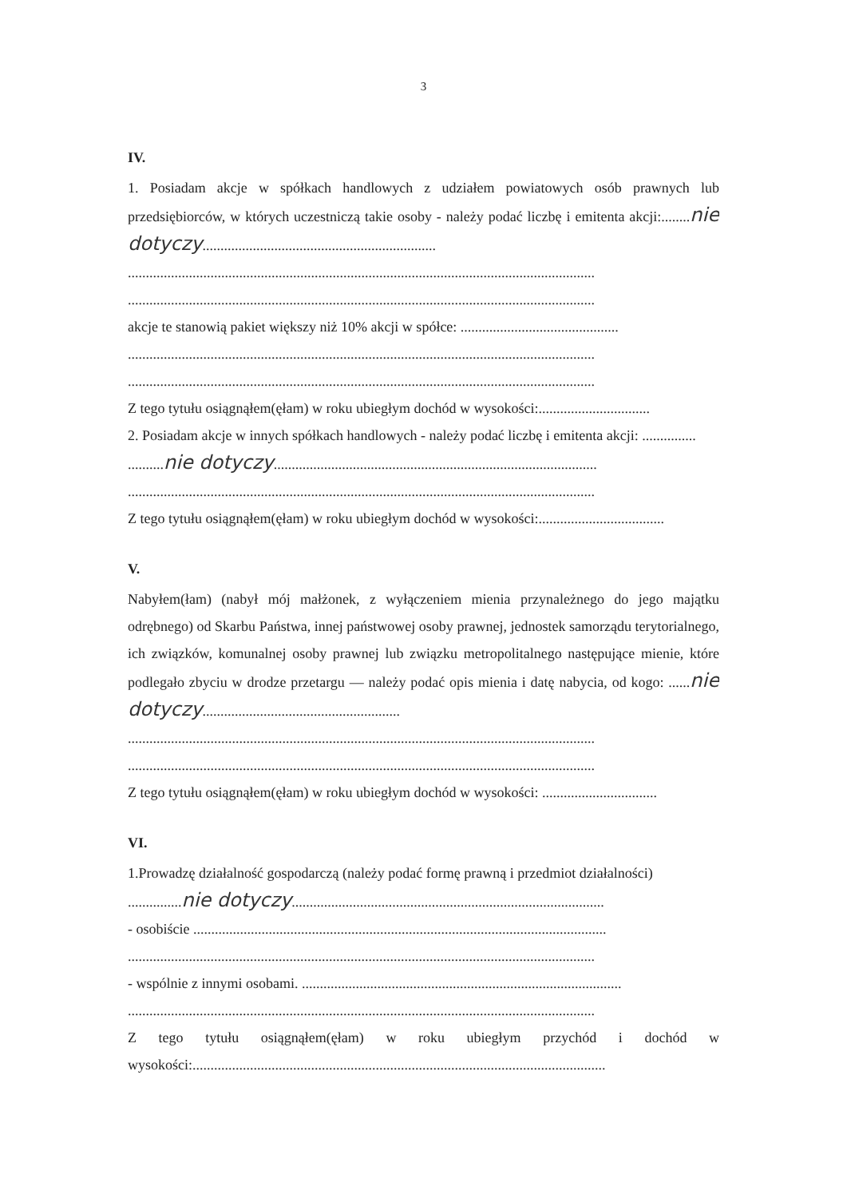3
IV.
1. Posiadam akcje w spółkach handlowych z udziałem powiatowych osób prawnych lub przedsiębiorców, w których uczestniczą takie osoby - należy podać liczbę i emitenta akcji:........nie dotyczy.................................................................
..................................................................................................................................
..................................................................................................................................
akcje te stanowią pakiet większy niż 10% akcji w spółce: ............................................
..................................................................................................................................
..................................................................................................................................
Z tego tytułu osiągnąłem(ęłam) w roku ubiegłym dochód w wysokości:...............................
2. Posiadam akcje w innych spółkach handlowych - należy podać liczbę i emitenta akcji: ...............
..........nie dotyczy..........................................................................................
..................................................................................................................................
Z tego tytułu osiągnąłem(ęłam) w roku ubiegłym dochód w wysokości:...................................
V.
Nabyłem(łam) (nabył mój małżonek, z wyłączeniem mienia przynależnego do jego majątku odrębnego) od Skarbu Państwa, innej państwowej osoby prawnej, jednostek samorządu terytorialnego, ich związków, komunalnej osoby prawnej lub związku metropolitalnego następujące mienie, które podlegało zbyciu w drodze przetargu — należy podać opis mienia i datę nabycia, od kogo: ......nie dotyczy.......................................................
..................................................................................................................................
..................................................................................................................................
Z tego tytułu osiągnąłem(ęłam) w roku ubiegłym dochód w wysokości: ................................
VI.
1.Prowadzę działalność gospodarczą (należy podać formę prawną i przedmiot działalności)
...............nie dotyczy.......................................................................................
- osobiście ...................................................................................................................
..................................................................................................................................
- wspólnie z innymi osobami. .........................................................................................
..................................................................................................................................
Z tego tytułu osiągnąłem(ęłam) w roku ubiegłym przychód i dochód w wysokości:...................................................................................................................